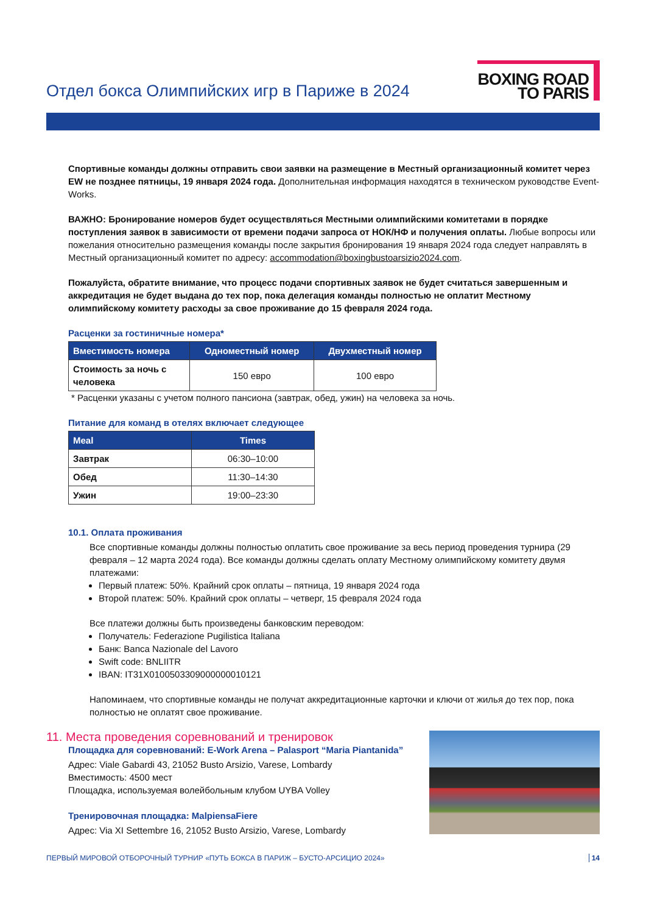Отдел бокса Олимпийских игр в Париже в 2024
BOXING ROAD
TO PARIS
Спортивные команды должны отправить свои заявки на размещение в Местный организационный комитет через EW не позднее пятницы, 19 января 2024 года. Дополнительная информация находятся в техническом руководстве Event-Works.
ВАЖНО: Бронирование номеров будет осуществляться Местными олимпийскими комитетами в порядке поступления заявок в зависимости от времени подачи запроса от НОК/НФ и получения оплаты. Любые вопросы или пожелания относительно размещения команды после закрытия бронирования 19 января 2024 года следует направлять в Местный организационный комитет по адресу: accommodation@boxingbustoarsizio2024.com.
Пожалуйста, обратите внимание, что процесс подачи спортивных заявок не будет считаться завершенным и аккредитация не будет выдана до тех пор, пока делегация команды полностью не оплатит Местному олимпийскому комитету расходы за свое проживание до 15 февраля 2024 года.
Расценки за гостиничные номера*
| Вместимость номера | Одноместный номер | Двухместный номер |
| --- | --- | --- |
| Стоимость за ночь с человека | 150 евро | 100 евро |
* Расценки указаны с учетом полного пансиона (завтрак, обед, ужин) на человека за ночь.
Питание для команд в отелях включает следующее
| Meal | Times |
| --- | --- |
| Завтрак | 06:30–10:00 |
| Обед | 11:30–14:30 |
| Ужин | 19:00–23:30 |
10.1. Оплата проживания
Все спортивные команды должны полностью оплатить свое проживание за весь период проведения турнира (29 февраля – 12 марта 2024 года). Все команды должны сделать оплату Местному олимпийскому комитету двумя платежами:
Первый платеж: 50%. Крайний срок оплаты – пятница, 19 января 2024 года
Второй платеж: 50%. Крайний срок оплаты – четверг, 15 февраля 2024 года
Все платежи должны быть произведены банковским переводом:
Получатель: Federazione Pugilistica Italiana
Банк: Banca Nazionale del Lavoro
Swift code: BNLIITR
IBAN: IT31X0100503309000000010121
Напоминаем, что спортивные команды не получат аккредитационные карточки и ключи от жилья до тех пор, пока полностью не оплатят свое проживание.
11. Места проведения соревнований и тренировок
Площадка для соревнований: E-Work Arena – Palasport “Maria Piantanida”
Адрес: Viale Gabardi 43, 21052 Busto Arsizio, Varese, Lombardy
Вместимость: 4500 мест
Площадка, используемая волейбольным клубом UYBA Volley
Тренировочная площадка: MalpiensaFiere
Адрес: Via XI Settembre 16, 21052 Busto Arsizio, Varese, Lombardy
ПЕРВЫЙ МИРОВОЙ ОТБОРОЧНЫЙ ТУРНИР «ПУТЬ БОКСА В ПАРИЖ – БУСТО-АРСИЦИО 2024» 14